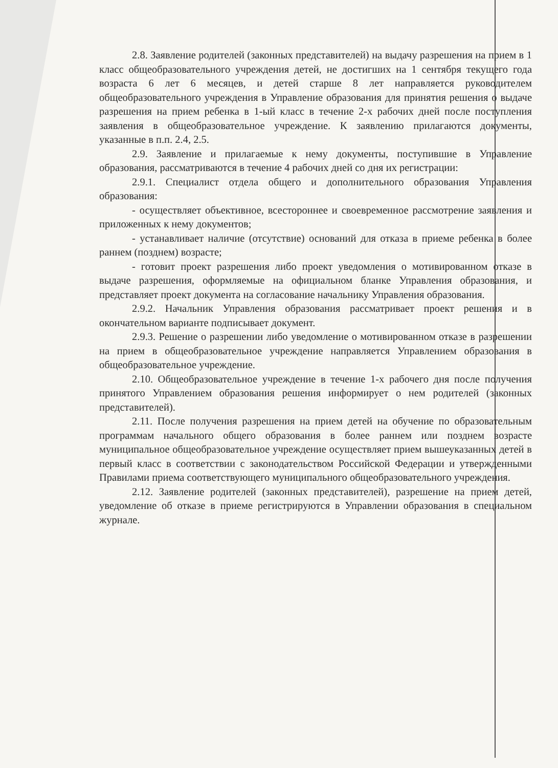2.8. Заявление родителей (законных представителей) на выдачу разрешения на прием в 1 класс общеобразовательного учреждения детей, не достигших на 1 сентября текущего года возраста 6 лет 6 месяцев, и детей старше 8 лет направляется руководителем общеобразовательного учреждения в Управление образования для принятия решения о выдаче разрешения на прием ребенка в 1-ый класс в течение 2-х рабочих дней после поступления заявления в общеобразовательное учреждение. К заявлению прилагаются документы, указанные в п.п. 2.4, 2.5.
2.9. Заявление и прилагаемые к нему документы, поступившие в Управление образования, рассматриваются в течение 4 рабочих дней со дня их регистрации:
2.9.1. Специалист отдела общего и дополнительного образования Управления образования:
- осуществляет объективное, всестороннее и своевременное рассмотрение заявления и приложенных к нему документов;
- устанавливает наличие (отсутствие) оснований для отказа в приеме ребенка в более раннем (позднем) возрасте;
- готовит проект разрешения либо проект уведомления о мотивированном отказе в выдаче разрешения, оформляемые на официальном бланке Управления образования, и представляет проект документа на согласование начальнику Управления образования.
2.9.2. Начальник Управления образования рассматривает проект решения и в окончательном варианте подписывает документ.
2.9.3. Решение о разрешении либо уведомление о мотивированном отказе в разрешении на прием в общеобразовательное учреждение направляется Управлением образования в общеобразовательное учреждение.
2.10. Общеобразовательное учреждение в течение 1-х рабочего дня после получения принятого Управлением образования решения информирует о нем родителей (законных представителей).
2.11. После получения разрешения на прием детей на обучение по образовательным программам начального общего образования в более раннем или позднем возрасте муниципальное общеобразовательное учреждение осуществляет прием вышеуказанных детей в первый класс в соответствии с законодательством Российской Федерации и утвержденными Правилами приема соответствующего муниципального общеобразовательного учреждения.
2.12. Заявление родителей (законных представителей), разрешение на прием детей, уведомление об отказе в приеме регистрируются в Управлении образования в специальном журнале.